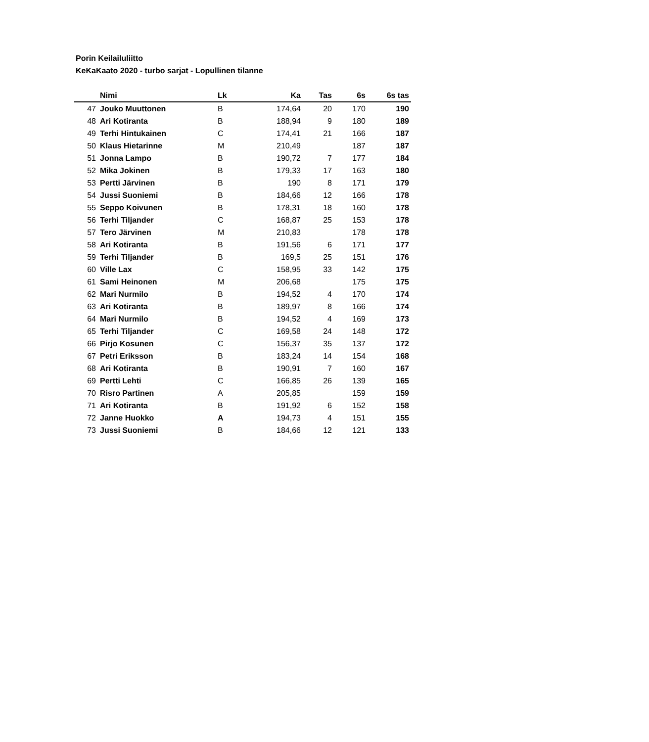Porin Keilailuliitto
KeKaKaato 2020 - turbo sarjat - Lopullinen tilanne
| | Nimi | Lk | Ka | Tas | 6s | 6s tas |
| --- | --- | --- | --- | --- | --- | --- |
| 47 | Jouko Muuttonen | B | 174,64 | 20 | 170 | 190 |
| 48 | Ari Kotiranta | B | 188,94 | 9 | 180 | 189 |
| 49 | Terhi Hintukainen | C | 174,41 | 21 | 166 | 187 |
| 50 | Klaus Hietarinne | M | 210,49 | | 187 | 187 |
| 51 | Jonna Lampo | B | 190,72 | 7 | 177 | 184 |
| 52 | Mika Jokinen | B | 179,33 | 17 | 163 | 180 |
| 53 | Pertti Järvinen | B | 190 | 8 | 171 | 179 |
| 54 | Jussi Suoniemi | B | 184,66 | 12 | 166 | 178 |
| 55 | Seppo Koivunen | B | 178,31 | 18 | 160 | 178 |
| 56 | Terhi Tiljander | C | 168,87 | 25 | 153 | 178 |
| 57 | Tero Järvinen | M | 210,83 | | 178 | 178 |
| 58 | Ari Kotiranta | B | 191,56 | 6 | 171 | 177 |
| 59 | Terhi Tiljander | B | 169,5 | 25 | 151 | 176 |
| 60 | Ville Lax | C | 158,95 | 33 | 142 | 175 |
| 61 | Sami Heinonen | M | 206,68 | | 175 | 175 |
| 62 | Mari Nurmilo | B | 194,52 | 4 | 170 | 174 |
| 63 | Ari Kotiranta | B | 189,97 | 8 | 166 | 174 |
| 64 | Mari Nurmilo | B | 194,52 | 4 | 169 | 173 |
| 65 | Terhi Tiljander | C | 169,58 | 24 | 148 | 172 |
| 66 | Pirjo Kosunen | C | 156,37 | 35 | 137 | 172 |
| 67 | Petri Eriksson | B | 183,24 | 14 | 154 | 168 |
| 68 | Ari Kotiranta | B | 190,91 | 7 | 160 | 167 |
| 69 | Pertti Lehti | C | 166,85 | 26 | 139 | 165 |
| 70 | Risro Partinen | A | 205,85 | | 159 | 159 |
| 71 | Ari Kotiranta | B | 191,92 | 6 | 152 | 158 |
| 72 | Janne Huokko | A | 194,73 | 4 | 151 | 155 |
| 73 | Jussi Suoniemi | B | 184,66 | 12 | 121 | 133 |